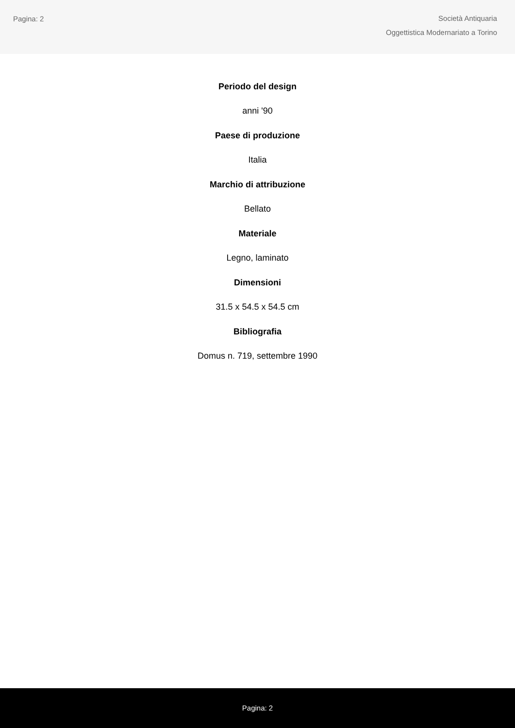Pagina: 2
Società Antiquaria
Oggettistica Modernariato a Torino
Periodo del design
anni '90
Paese di produzione
Italia
Marchio di attribuzione
Bellato
Materiale
Legno, laminato
Dimensioni
31.5 x 54.5 x 54.5 cm
Bibliografia
Domus n. 719, settembre 1990
Pagina: 2